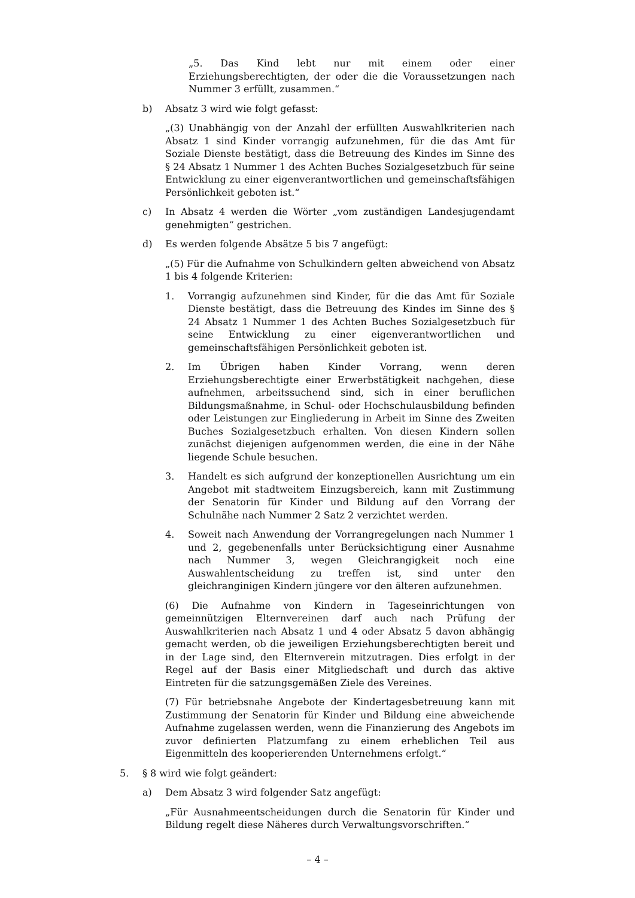„5. Das Kind lebt nur mit einem oder einer Erziehungsberechtigten, der oder die die Voraussetzungen nach Nummer 3 erfüllt, zusammen.“
b) Absatz 3 wird wie folgt gefasst:
„(3) Unabhängig von der Anzahl der erfüllten Auswahlkriterien nach Absatz 1 sind Kinder vorrangig aufzunehmen, für die das Amt für Soziale Dienste bestätigt, dass die Betreuung des Kindes im Sinne des § 24 Absatz 1 Nummer 1 des Achten Buches Sozialgesetzbuch für seine Entwicklung zu einer eigenverantwortlichen und gemeinschaftsfähigen Persönlichkeit geboten ist.“
c) In Absatz 4 werden die Wörter „vom zuständigen Landesjugendamt genehmigten“ gestrichen.
d) Es werden folgende Absätze 5 bis 7 angefügt:
„(5) Für die Aufnahme von Schulkindern gelten abweichend von Absatz 1 bis 4 folgende Kriterien:
1. Vorrangig aufzunehmen sind Kinder, für die das Amt für Soziale Dienste bestätigt, dass die Betreuung des Kindes im Sinne des § 24 Absatz 1 Nummer 1 des Achten Buches Sozialgesetzbuch für seine Entwicklung zu einer eigenverantwortlichen und gemeinschaftsfähigen Persönlichkeit geboten ist.
2. Im Übrigen haben Kinder Vorrang, wenn deren Erziehungsberechtigte einer Erwerbstätigkeit nachgehen, diese aufnehmen, arbeitssuchend sind, sich in einer beruflichen Bildungsmaßnahme, in Schul- oder Hochschulausbildung befinden oder Leistungen zur Eingliederung in Arbeit im Sinne des Zweiten Buches Sozialgesetzbuch erhalten. Von diesen Kindern sollen zunächst diejenigen aufgenommen werden, die eine in der Nähe liegende Schule besuchen.
3. Handelt es sich aufgrund der konzeptionellen Ausrichtung um ein Angebot mit stadtweitem Einzugsbereich, kann mit Zustimmung der Senatorin für Kinder und Bildung auf den Vorrang der Schulnähe nach Nummer 2 Satz 2 verzichtet werden.
4. Soweit nach Anwendung der Vorrangregelungen nach Nummer 1 und 2, gegebenenfalls unter Berücksichtigung einer Ausnahme nach Nummer 3, wegen Gleichrangigkeit noch eine Auswahlentscheidung zu treffen ist, sind unter den gleichranginigen Kindern jüngere vor den älteren aufzunehmen.
(6) Die Aufnahme von Kindern in Tageseinrichtungen von gemeinnützigen Elternvereinen darf auch nach Prüfung der Auswahlkriterien nach Absatz 1 und 4 oder Absatz 5 davon abhängig gemacht werden, ob die jeweiligen Erziehungsberechtigten bereit und in der Lage sind, den Elternverein mitzutragen. Dies erfolgt in der Regel auf der Basis einer Mitgliedschaft und durch das aktive Eintreten für die satzungsgemäßen Ziele des Vereines.
(7) Für betriebsnahe Angebote der Kindertagesbetreuung kann mit Zustimmung der Senatorin für Kinder und Bildung eine abweichende Aufnahme zugelassen werden, wenn die Finanzierung des Angebots im zuvor definierten Platzumfang zu einem erheblichen Teil aus Eigenmitteln des kooperierenden Unternehmens erfolgt.“
5. § 8 wird wie folgt geändert:
a) Dem Absatz 3 wird folgender Satz angefügt:
„Für Ausnahmeentscheidungen durch die Senatorin für Kinder und Bildung regelt diese Näheres durch Verwaltungsvorschriften.“
– 4 –